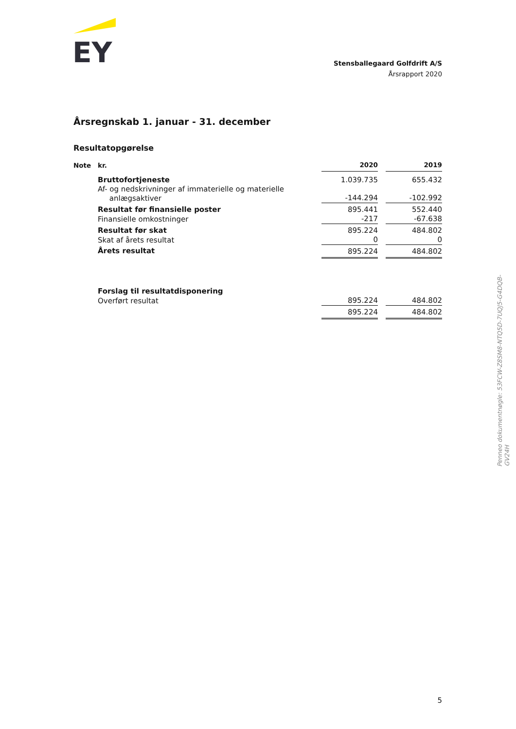EY
Stensballegaard Golfdrift A/S
Årsrapport 2020
Årsregnskab 1. januar - 31. december
Resultatopgørelse
| Note | kr. | 2020 | | 2019 |
| --- | --- | --- | --- | --- |
| | Bruttofortjeneste | 1.039.735 | | 655.432 |
| | Af- og nedskrivninger af immaterielle og materielle anlægsaktiver | -144.294 | | -102.992 |
| | Resultat før finansielle poster | 895.441 | | 552.440 |
| | Finansielle omkostninger | -217 | | -67.638 |
| | Resultat før skat | 895.224 | | 484.802 |
| | Skat af årets resultat | 0 | | 0 |
| | Årets resultat | 895.224 | | 484.802 |
| | Forslag til resultatdisponering | | | |
| | Overført resultat | 895.224 | | 484.802 |
| | | 895.224 | | 484.802 |
5
Penneo dokumentnøgle: 53FCW-Z8SM8-NTQ5D-7UQJ5-G4DQB-GV24H